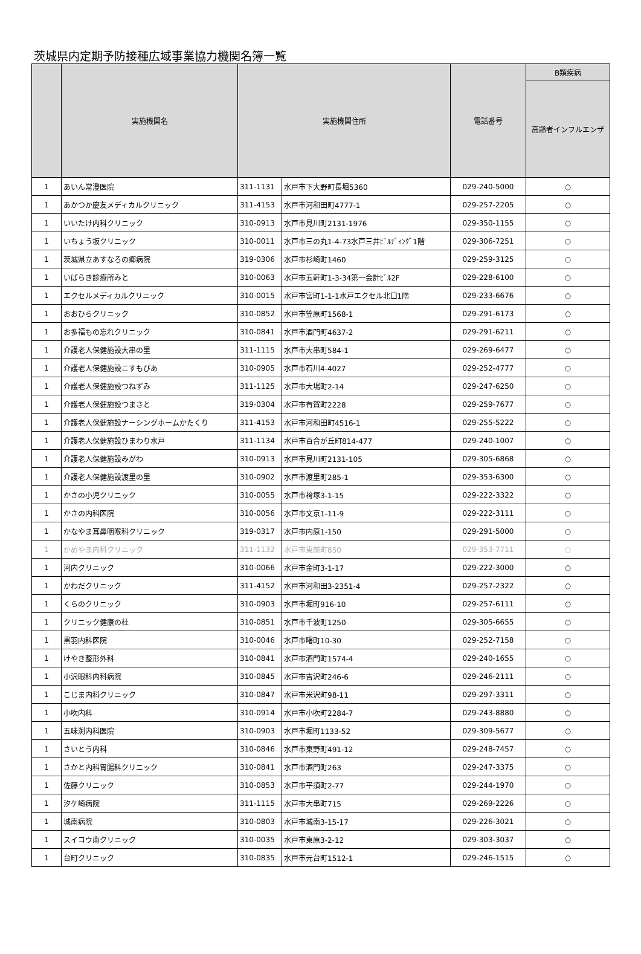茨城県内定期予防接種広域事業協力機関名簿一覧
| | 実施機関名 | 実施機関住所 | | 電話番号 | B類疾病 |
| --- | --- | --- | --- | --- | --- |
| | | | | | 高齢者インフルエンザ |
| 1 | あいん常澄医院 | 311-1131 | 水戸市下大野町長堀5360 | 029-240-5000 | ○ |
| 1 | あかつか慶友メディカルクリニック | 311-4153 | 水戸市河和田町4777-1 | 029-257-2205 | ○ |
| 1 | いいたけ内科クリニック | 310-0913 | 水戸市見川町2131-1976 | 029-350-1155 | ○ |
| 1 | いちょう坂クリニック | 310-0011 | 水戸市三の丸1-4-73水戸三井ﾋﾞﾙﾃﾞｨﾝｸﾞ1階 | 029-306-7251 | ○ |
| 1 | 茨城県立あすなろの郷病院 | 319-0306 | 水戸市杉崎町1460 | 029-259-3125 | ○ |
| 1 | いばらき診療所みと | 310-0063 | 水戸市五軒町1-3-34第一会計ﾋﾞﾙ2F | 029-228-6100 | ○ |
| 1 | エクセルメディカルクリニック | 310-0015 | 水戸市宮町1-1-1水戸エクセル北口1階 | 029-233-6676 | ○ |
| 1 | おおひらクリニック | 310-0852 | 水戸市笠原町1568-1 | 029-291-6173 | ○ |
| 1 | お多福もの忘れクリニック | 310-0841 | 水戸市酒門町4637-2 | 029-291-6211 | ○ |
| 1 | 介護老人保健施設大串の里 | 311-1115 | 水戸市大串町584-1 | 029-269-6477 | ○ |
| 1 | 介護老人保健施設こすもぴあ | 310-0905 | 水戸市石川4-4027 | 029-252-4777 | ○ |
| 1 | 介護老人保健施設つねずみ | 311-1125 | 水戸市大場町2-14 | 029-247-6250 | ○ |
| 1 | 介護老人保健施設つまさと | 319-0304 | 水戸市有賀町2228 | 029-259-7677 | ○ |
| 1 | 介護老人保健施設ナーシングホームかたくり | 311-4153 | 水戸市河和田町4516-1 | 029-255-5222 | ○ |
| 1 | 介護老人保健施設ひまわり水戸 | 311-1134 | 水戸市百合が丘町814-477 | 029-240-1007 | ○ |
| 1 | 介護老人保健施設みがわ | 310-0913 | 水戸市見川町2131-105 | 029-305-6868 | ○ |
| 1 | 介護老人保健施設渡里の里 | 310-0902 | 水戸市渡里町285-1 | 029-353-6300 | ○ |
| 1 | かさの小児クリニック | 310-0055 | 水戸市袴塚3-1-15 | 029-222-3322 | ○ |
| 1 | かさの内科医院 | 310-0056 | 水戸市文京1-11-9 | 029-222-3111 | ○ |
| 1 | かなやま耳鼻咽喉科クリニック | 319-0317 | 水戸市内原1-150 | 029-291-5000 | ○ |
| 1 | かめやま内科クリニック | 311-1132 | 水戸市東前町850 | 029-353-7711 | ○ |
| 1 | 河内クリニック | 310-0066 | 水戸市金町3-1-17 | 029-222-3000 | ○ |
| 1 | かわだクリニック | 311-4152 | 水戸市河和田3-2351-4 | 029-257-2322 | ○ |
| 1 | くらのクリニック | 310-0903 | 水戸市堀町916-10 | 029-257-6111 | ○ |
| 1 | クリニック健康の杜 | 310-0851 | 水戸市千波町1250 | 029-305-6655 | ○ |
| 1 | 黒羽内科医院 | 310-0046 | 水戸市曙町10-30 | 029-252-7158 | ○ |
| 1 | けやき整形外科 | 310-0841 | 水戸市酒門町1574-4 | 029-240-1655 | ○ |
| 1 | 小沢眼科内科病院 | 310-0845 | 水戸市吉沢町246-6 | 029-246-2111 | ○ |
| 1 | こじま内科クリニック | 310-0847 | 水戸市米沢町98-11 | 029-297-3311 | ○ |
| 1 | 小吹内科 | 310-0914 | 水戸市小吹町2284-7 | 029-243-8880 | ○ |
| 1 | 五味渕内科医院 | 310-0903 | 水戸市堀町1133-52 | 029-309-5677 | ○ |
| 1 | さいとう内科 | 310-0846 | 水戸市東野町491-12 | 029-248-7457 | ○ |
| 1 | さかと内科胃腸科クリニック | 310-0841 | 水戸市酒門町263 | 029-247-3375 | ○ |
| 1 | 佐藤クリニック | 310-0853 | 水戸市平須町2-77 | 029-244-1970 | ○ |
| 1 | 汐ケ崎病院 | 311-1115 | 水戸市大串町715 | 029-269-2226 | ○ |
| 1 | 城南病院 | 310-0803 | 水戸市城南3-15-17 | 029-226-3021 | ○ |
| 1 | スイコウ南クリニック | 310-0035 | 水戸市東原3-2-12 | 029-303-3037 | ○ |
| 1 | 台町クリニック | 310-0835 | 水戸市元台町1512-1 | 029-246-1515 | ○ |